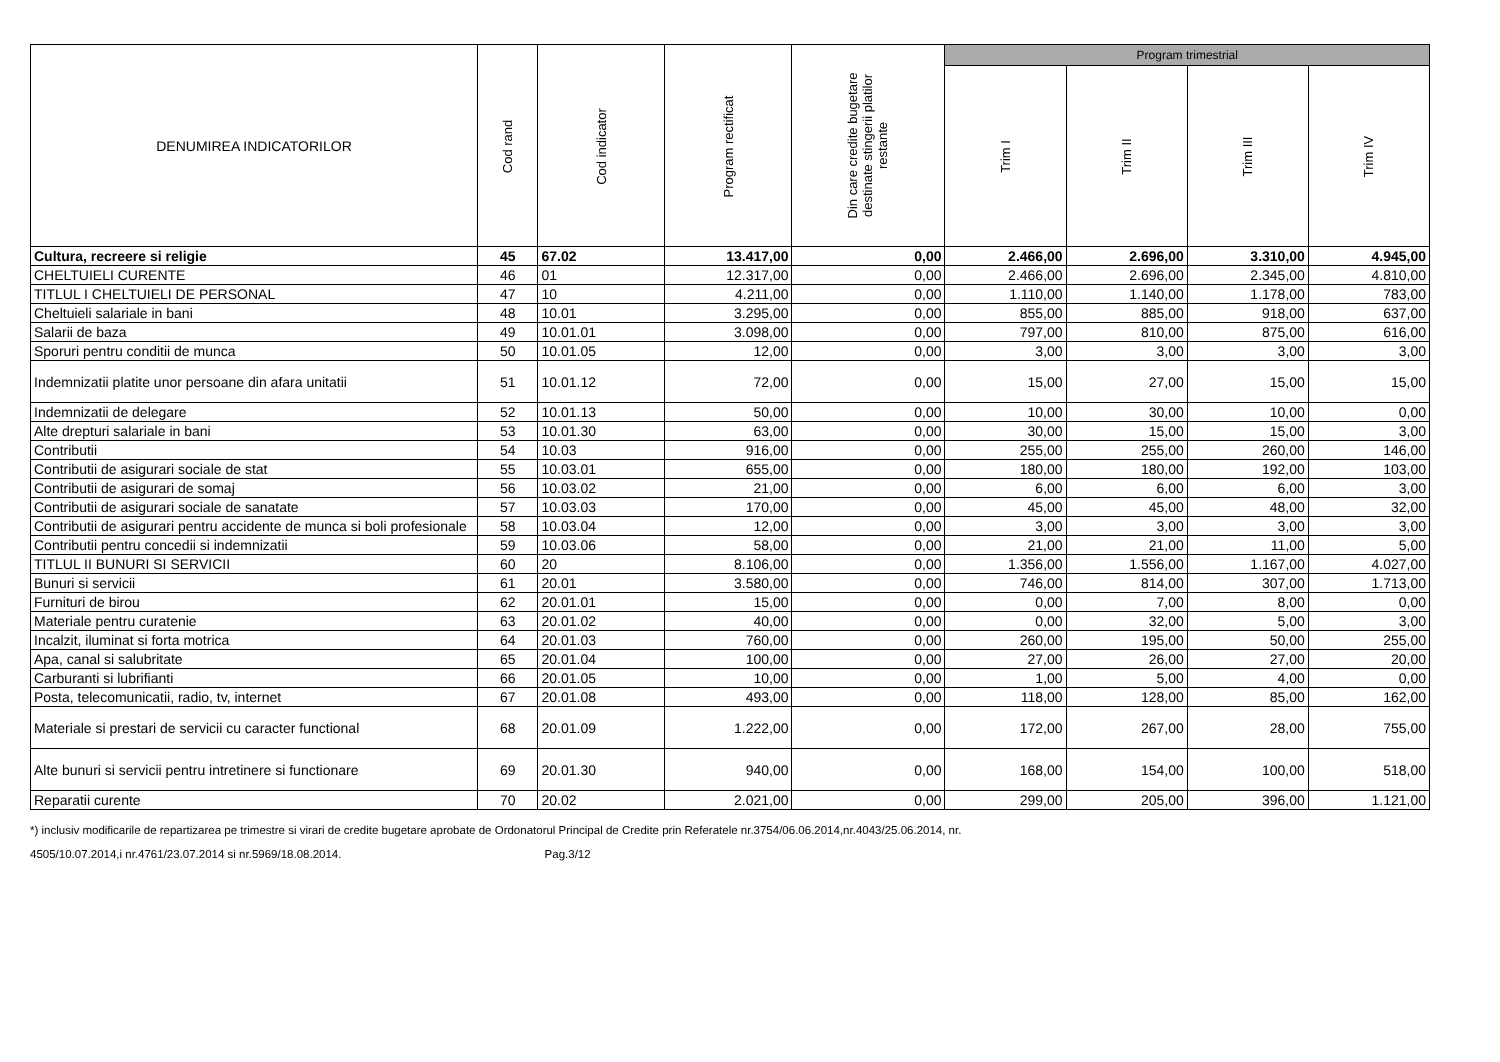| DENUMIREA INDICATORILOR | Cod rand | Cod indicator | Program rectificat | Din care credite bugetare destinate stingerii platilor restante | Program trimestrial | | | |
| --- | --- | --- | --- | --- | --- | --- | --- | --- |
| | | | | | Trim I | Trim II | Trim III | Trim IV |
| Cultura, recreere si religie | 45 | 67.02 | 13.417,00 | 0,00 | 2.466,00 | 2.696,00 | 3.310,00 | 4.945,00 |
| CHELTUIELI CURENTE | 46 | 01 | 12.317,00 | 0,00 | 2.466,00 | 2.696,00 | 2.345,00 | 4.810,00 |
| TITLUL I CHELTUIELI DE PERSONAL | 47 | 10 | 4.211,00 | 0,00 | 1.110,00 | 1.140,00 | 1.178,00 | 783,00 |
| Cheltuieli salariale in bani | 48 | 10.01 | 3.295,00 | 0,00 | 855,00 | 885,00 | 918,00 | 637,00 |
| Salarii de baza | 49 | 10.01.01 | 3.098,00 | 0,00 | 797,00 | 810,00 | 875,00 | 616,00 |
| Sporuri pentru conditii de munca | 50 | 10.01.05 | 12,00 | 0,00 | 3,00 | 3,00 | 3,00 | 3,00 |
| Indemnizatii platite unor persoane din afara unitatii | 51 | 10.01.12 | 72,00 | 0,00 | 15,00 | 27,00 | 15,00 | 15,00 |
| Indemnizatii de delegare | 52 | 10.01.13 | 50,00 | 0,00 | 10,00 | 30,00 | 10,00 | 0,00 |
| Alte drepturi salariale in bani | 53 | 10.01.30 | 63,00 | 0,00 | 30,00 | 15,00 | 15,00 | 3,00 |
| Contributii | 54 | 10.03 | 916,00 | 0,00 | 255,00 | 255,00 | 260,00 | 146,00 |
| Contributii de asigurari sociale de stat | 55 | 10.03.01 | 655,00 | 0,00 | 180,00 | 180,00 | 192,00 | 103,00 |
| Contributii de asigurari de somaj | 56 | 10.03.02 | 21,00 | 0,00 | 6,00 | 6,00 | 6,00 | 3,00 |
| Contributii de asigurari sociale de sanatate | 57 | 10.03.03 | 170,00 | 0,00 | 45,00 | 45,00 | 48,00 | 32,00 |
| Contributii de asigurari pentru accidente de munca si boli profesionale | 58 | 10.03.04 | 12,00 | 0,00 | 3,00 | 3,00 | 3,00 | 3,00 |
| Contributii pentru concedii si indemnizatii | 59 | 10.03.06 | 58,00 | 0,00 | 21,00 | 21,00 | 11,00 | 5,00 |
| TITLUL II BUNURI SI SERVICII | 60 | 20 | 8.106,00 | 0,00 | 1.356,00 | 1.556,00 | 1.167,00 | 4.027,00 |
| Bunuri si servicii | 61 | 20.01 | 3.580,00 | 0,00 | 746,00 | 814,00 | 307,00 | 1.713,00 |
| Furnituri de birou | 62 | 20.01.01 | 15,00 | 0,00 | 0,00 | 7,00 | 8,00 | 0,00 |
| Materiale pentru curatenie | 63 | 20.01.02 | 40,00 | 0,00 | 0,00 | 32,00 | 5,00 | 3,00 |
| Incalzit, iluminat si forta motrica | 64 | 20.01.03 | 760,00 | 0,00 | 260,00 | 195,00 | 50,00 | 255,00 |
| Apa, canal si salubritate | 65 | 20.01.04 | 100,00 | 0,00 | 27,00 | 26,00 | 27,00 | 20,00 |
| Carburanti si lubrifianti | 66 | 20.01.05 | 10,00 | 0,00 | 1,00 | 5,00 | 4,00 | 0,00 |
| Posta, telecomunicatii, radio, tv, internet | 67 | 20.01.08 | 493,00 | 0,00 | 118,00 | 128,00 | 85,00 | 162,00 |
| Materiale si prestari de servicii cu caracter functional | 68 | 20.01.09 | 1.222,00 | 0,00 | 172,00 | 267,00 | 28,00 | 755,00 |
| Alte bunuri si servicii pentru intretinere si functionare | 69 | 20.01.30 | 940,00 | 0,00 | 168,00 | 154,00 | 100,00 | 518,00 |
| Reparatii curente | 70 | 20.02 | 2.021,00 | 0,00 | 299,00 | 205,00 | 396,00 | 1.121,00 |
*) inclusiv modificarile de repartizarea pe trimestre si virari de credite bugetare aprobate de Ordonatorul Principal de Credite prin Referatele nr.3754/06.06.2014,nr.4043/25.06.2014, nr.
4505/10.07.2014,i nr.4761/23.07.2014 si nr.5969/18.08.2014. Pag.3/12